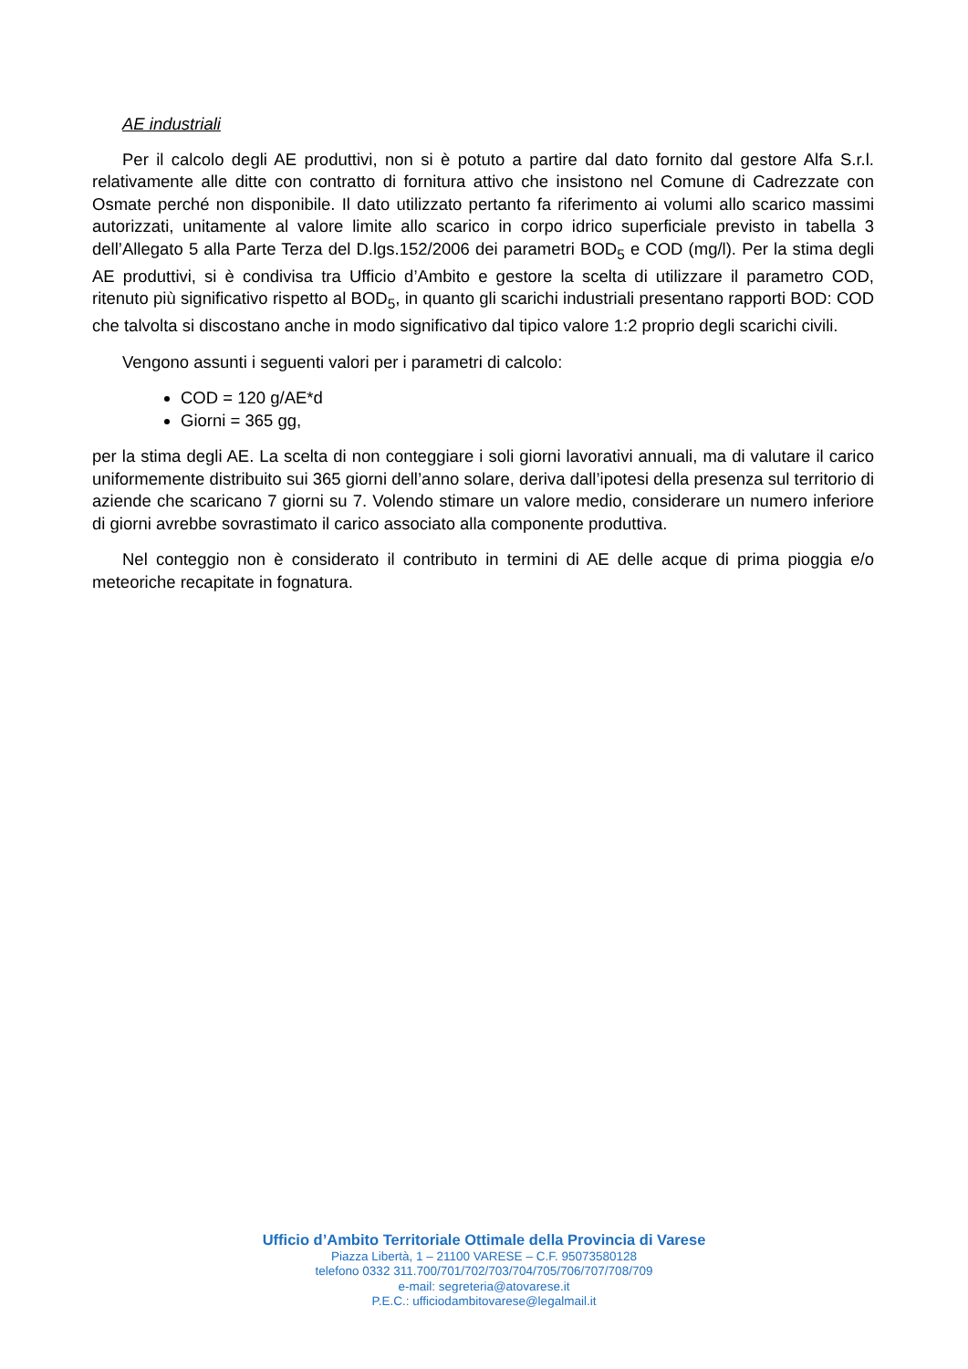AE industriali
Per il calcolo degli AE produttivi, non si è potuto a partire dal dato fornito dal gestore Alfa S.r.l. relativamente alle ditte con contratto di fornitura attivo che insistono nel Comune di Cadrezzate con Osmate perché non disponibile. Il dato utilizzato pertanto fa riferimento ai volumi allo scarico massimi autorizzati, unitamente al valore limite allo scarico in corpo idrico superficiale previsto in tabella 3 dell’Allegato 5 alla Parte Terza del D.lgs.152/2006 dei parametri BOD<sub>5</sub> e COD (mg/l). Per la stima degli AE produttivi, si è condivisa tra Ufficio d’Ambito e gestore la scelta di utilizzare il parametro COD, ritenuto più significativo rispetto al BOD<sub>5</sub>, in quanto gli scarichi industriali presentano rapporti BOD: COD che talvolta si discostano anche in modo significativo dal tipico valore 1:2 proprio degli scarichi civili.
Vengono assunti i seguenti valori per i parametri di calcolo:
COD = 120 g/AE*d
Giorni = 365 gg,
per la stima degli AE. La scelta di non conteggiare i soli giorni lavorativi annuali, ma di valutare il carico uniformemente distribuito sui 365 giorni dell’anno solare, deriva dall’ipotesi della presenza sul territorio di aziende che scaricano 7 giorni su 7. Volendo stimare un valore medio, considerare un numero inferiore di giorni avrebbe sovrastimato il carico associato alla componente produttiva.
Nel conteggio non è considerato il contributo in termini di AE delle acque di prima pioggia e/o meteoriche recapitate in fognatura.
Ufficio d’Ambito Territoriale Ottimale della Provincia di Varese
Piazza Libertà, 1 – 21100 VARESE – C.F. 95073580128
telefono 0332 311.700/701/702/703/704/705/706/707/708/709
e-mail: segreteria@atovarese.it
P.E.C.: ufficiodambitovarese@legalmail.it